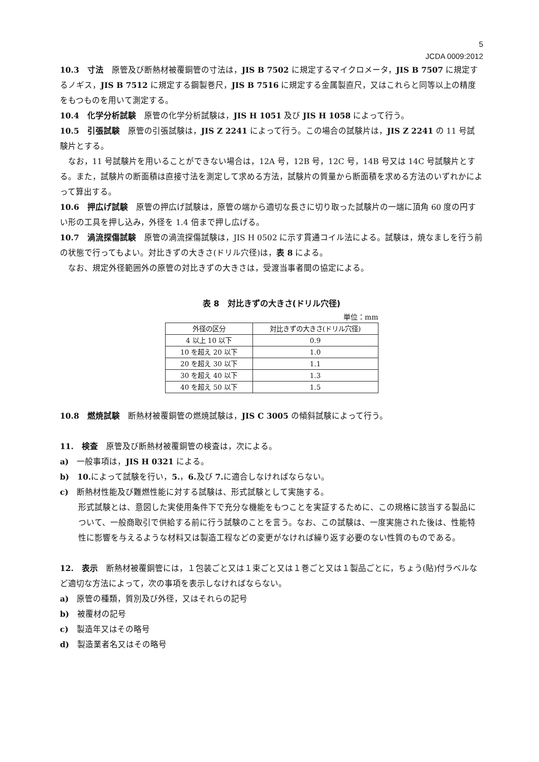5
JCDA 0009:2012
10.3　寸法　原管及び断熱材被覆銅管の寸法は，JIS B 7502 に規定するマイクロメータ，JIS B 7507 に規定するノギス，JIS B 7512 に規定する鋼製巻尺，JIS B 7516 に規定する金属製直尺，又はこれらと同等以上の精度をもつものを用いて測定する。
10.4　化学分析試験　原管の化学分析試験は，JIS H 1051 及び JIS H 1058 によって行う。
10.5　引張試験　原管の引張試験は，JIS Z 2241 によって行う。この場合の試験片は，JIS Z 2241 の 11 号試験片とする。
なお，11 号試験片を用いることができない場合は，12A 号，12B 号，12C 号，14B 号又は 14C 号試験片とする。また，試験片の断面積は直接寸法を測定して求める方法，試験片の質量から断面積を求める方法のいずれかによって算出する。
10.6　押広げ試験　原管の押広げ試験は，原管の端から適切な長さに切り取った試験片の一端に頂角 60 度の円すい形の工具を押し込み，外径を 1.4 倍まで押し広げる。
10.7　渦流探傷試験　原管の渦流探傷試験は，JIS H 0502 に示す貫通コイル法による。試験は，焼なましを行う前の状態で行ってもよい。対比きずの大きさ(ドリル穴径)は，表 8 による。
なお、規定外径範囲外の原管の対比きずの大きさは，受渡当事者間の協定による。
表 8　対比きずの大きさ(ドリル穴径)
単位：mm
| 外径の区分 | 対比きずの大きさ(ドリル穴径) |
| --- | --- |
| 4 以上 10 以下 | 0.9 |
| 10 を超え 20 以下 | 1.0 |
| 20 を超え 30 以下 | 1.1 |
| 30 を超え 40 以下 | 1.3 |
| 40 を超え 50 以下 | 1.5 |
10.8　燃焼試験　断熱材被覆銅管の燃焼試験は，JIS C 3005 の傾斜試験によって行う。
11.　検査　原管及び断熱材被覆銅管の検査は，次による。
a)　一般事項は，JIS H 0321 による。
b)　10. によって試験を行い，5.，6. 及び 7. に適合しなければならない。
c)　断熱材性能及び難燃性能に対する試験は、形式試験として実施する。
形式試験とは、意図した実使用条件下で充分な機能をもつことを実証するために、この規格に該当する製品について、一般商取引で供給する前に行う試験のことを言う。なお、この試験は、一度実施された後は、性能特性に影響を与えるような材料又は製造工程などの変更がなければ繰り返す必要のない性質のものである。
12.　表示　断熱材被覆銅管には，１包装ごと又は１束ごと又は１巻ごと又は１製品ごとに，ちょう(貼)付ラベルなど適切な方法によって，次の事項を表示しなければならない。
a)　原管の種類，質別及び外径，又はそれらの記号
b)　被覆材の記号
c)　製造年又はその略号
d)　製造業者名又はその略号